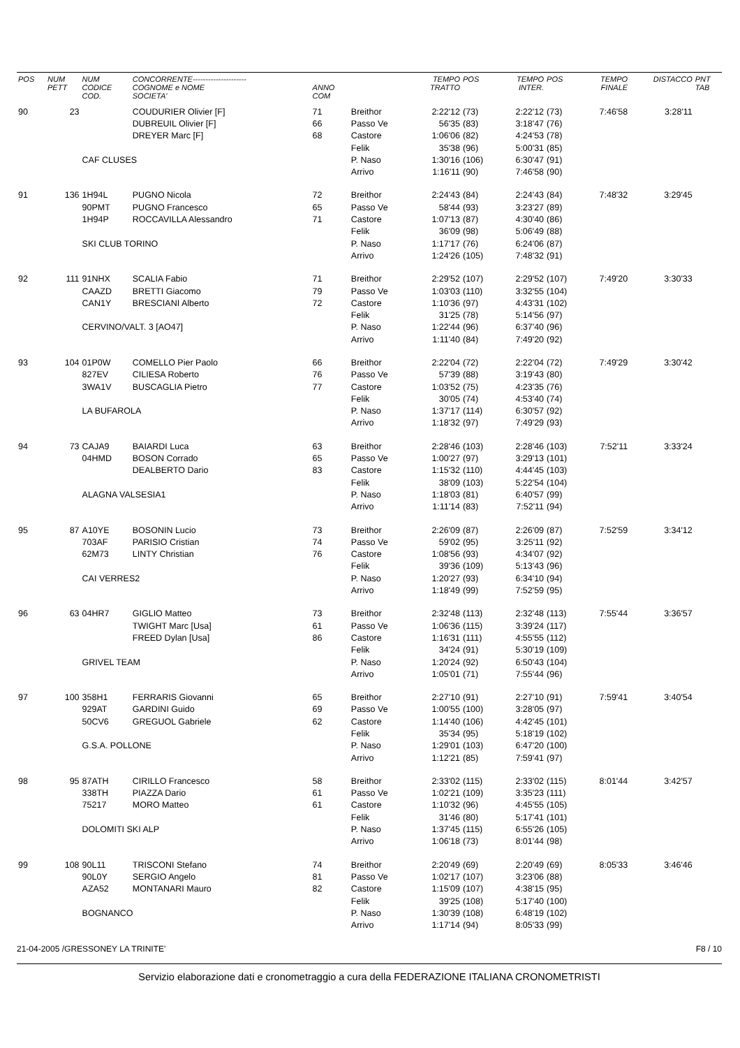| POS | NUM PETT | NUM CODICE COD. | CONCORRENTE--------------------- COGNOME e NOME SOCIETA' | ANNO COM | | TEMPO TRATTO | POS | TEMPO INTER. | POS | TEMPO FINALE | DISTACCO | PNT TAB |
| --- | --- | --- | --- | --- | --- | --- | --- | --- | --- | --- | --- | --- |
| 90 | 23 | | COUDURIER Olivier [F] | 71 | Breithor | 2:22'12 | (73) | 2:22'12 | (73) | 7:46'58 | 3:28'11 | |
| | | | DUBREUIL Olivier [F] | 66 | Passo Ve | 56'35 | (83) | 3:18'47 | (76) | | | |
| | | | DREYER Marc [F] | 68 | Castore | 1:06'06 | (82) | 4:24'53 | (78) | | | |
| | | | | | Felik | 35'38 | (96) | 5:00'31 | (85) | | | |
| | | CAF CLUSES | | | P. Naso | 1:30'16 | (106) | 6:30'47 | (91) | | | |
| | | | | | Arrivo | 1:16'11 | (90) | 7:46'58 | (90) | | | |
| 91 | 136 | 1H94L | PUGNO Nicola | 72 | Breithor | 2:24'43 | (84) | 2:24'43 | (84) | 7:48'32 | 3:29'45 | |
| | | 90PMT | PUGNO Francesco | 65 | Passo Ve | 58'44 | (93) | 3:23'27 | (89) | | | |
| | | 1H94P | ROCCAVILLA Alessandro | 71 | Castore | 1:07'13 | (87) | 4:30'40 | (86) | | | |
| | | | | | Felik | 36'09 | (98) | 5:06'49 | (88) | | | |
| | | SKI CLUB TORINO | | | P. Naso | 1:17'17 | (76) | 6:24'06 | (87) | | | |
| | | | | | Arrivo | 1:24'26 | (105) | 7:48'32 | (91) | | | |
| 92 | 111 | 91NHX | SCALIA Fabio | 71 | Breithor | 2:29'52 | (107) | 2:29'52 | (107) | 7:49'20 | 3:30'33 | |
| | | CAAZD | BRETTI Giacomo | 79 | Passo Ve | 1:03'03 | (110) | 3:32'55 | (104) | | | |
| | | CAN1Y | BRESCIANI Alberto | 72 | Castore | 1:10'36 | (97) | 4:43'31 | (102) | | | |
| | | | | | Felik | 31'25 | (78) | 5:14'56 | (97) | | | |
| | | CERVINO/VALT. 3 [AO47] | | | P. Naso | 1:22'44 | (96) | 6:37'40 | (96) | | | |
| | | | | | Arrivo | 1:11'40 | (84) | 7:49'20 | (92) | | | |
| 93 | 104 | 01P0W | COMELLO Pier Paolo | 66 | Breithor | 2:22'04 | (72) | 2:22'04 | (72) | 7:49'29 | 3:30'42 | |
| | | 827EV | CILIESA Roberto | 76 | Passo Ve | 57'39 | (88) | 3:19'43 | (80) | | | |
| | | 3WA1V | BUSCAGLIA Pietro | 77 | Castore | 1:03'52 | (75) | 4:23'35 | (76) | | | |
| | | | | | Felik | 30'05 | (74) | 4:53'40 | (74) | | | |
| | | LA BUFAROLA | | | P. Naso | 1:37'17 | (114) | 6:30'57 | (92) | | | |
| | | | | | Arrivo | 1:18'32 | (97) | 7:49'29 | (93) | | | |
| 94 | 73 | CAJA9 | BAIARDI Luca | 63 | Breithor | 2:28'46 | (103) | 2:28'46 | (103) | 7:52'11 | 3:33'24 | |
| | | 04HMD | BOSON Corrado | 65 | Passo Ve | 1:00'27 | (97) | 3:29'13 | (101) | | | |
| | | | DEALBERTO Dario | 83 | Castore | 1:15'32 | (110) | 4:44'45 | (103) | | | |
| | | | | | Felik | 38'09 | (103) | 5:22'54 | (104) | | | |
| | | ALAGNA VALSESIA1 | | | P. Naso | 1:18'03 | (81) | 6:40'57 | (99) | | | |
| | | | | | Arrivo | 1:11'14 | (83) | 7:52'11 | (94) | | | |
| 95 | 87 | A10YE | BOSONIN Lucio | 73 | Breithor | 2:26'09 | (87) | 2:26'09 | (87) | 7:52'59 | 3:34'12 | |
| | | 703AF | PARISIO Cristian | 74 | Passo Ve | 59'02 | (95) | 3:25'11 | (92) | | | |
| | | 62M73 | LINTY Christian | 76 | Castore | 1:08'56 | (93) | 4:34'07 | (92) | | | |
| | | | | | Felik | 39'36 | (109) | 5:13'43 | (96) | | | |
| | | CAI VERRES2 | | | P. Naso | 1:20'27 | (93) | 6:34'10 | (94) | | | |
| | | | | | Arrivo | 1:18'49 | (99) | 7:52'59 | (95) | | | |
| 96 | 63 | 04HR7 | GIGLIO Matteo | 73 | Breithor | 2:32'48 | (113) | 2:32'48 | (113) | 7:55'44 | 3:36'57 | |
| | | | TWIGHT Marc [Usa] | 61 | Passo Ve | 1:06'36 | (115) | 3:39'24 | (117) | | | |
| | | | FREED Dylan [Usa] | 86 | Castore | 1:16'31 | (111) | 4:55'55 | (112) | | | |
| | | | | | Felik | 34'24 | (91) | 5:30'19 | (109) | | | |
| | | GRIVEL TEAM | | | P. Naso | 1:20'24 | (92) | 6:50'43 | (104) | | | |
| | | | | | Arrivo | 1:05'01 | (71) | 7:55'44 | (96) | | | |
| 97 | 100 | 358H1 | FERRARIS Giovanni | 65 | Breithor | 2:27'10 | (91) | 2:27'10 | (91) | 7:59'41 | 3:40'54 | |
| | | 929AT | GARDINI Guido | 69 | Passo Ve | 1:00'55 | (100) | 3:28'05 | (97) | | | |
| | | 50CV6 | GREGUOL Gabriele | 62 | Castore | 1:14'40 | (106) | 4:42'45 | (101) | | | |
| | | | | | Felik | 35'34 | (95) | 5:18'19 | (102) | | | |
| | | G.S.A. POLLONE | | | P. Naso | 1:29'01 | (103) | 6:47'20 | (100) | | | |
| | | | | | Arrivo | 1:12'21 | (85) | 7:59'41 | (97) | | | |
| 98 | 95 | 87ATH | CIRILLO Francesco | 58 | Breithor | 2:33'02 | (115) | 2:33'02 | (115) | 8:01'44 | 3:42'57 | |
| | | 338TH | PIAZZA Dario | 61 | Passo Ve | 1:02'21 | (109) | 3:35'23 | (111) | | | |
| | | 75217 | MORO Matteo | 61 | Castore | 1:10'32 | (96) | 4:45'55 | (105) | | | |
| | | | | | Felik | 31'46 | (80) | 5:17'41 | (101) | | | |
| | | DOLOMITI SKI ALP | | | P. Naso | 1:37'45 | (115) | 6:55'26 | (105) | | | |
| | | | | | Arrivo | 1:06'18 | (73) | 8:01'44 | (98) | | | |
| 99 | 108 | 90L11 | TRISCONI Stefano | 74 | Breithor | 2:20'49 | (69) | 2:20'49 | (69) | 8:05'33 | 3:46'46 | |
| | | 90L0Y | SERGIO Angelo | 81 | Passo Ve | 1:02'17 | (107) | 3:23'06 | (88) | | | |
| | | AZA52 | MONTANARI Mauro | 82 | Castore | 1:15'09 | (107) | 4:38'15 | (95) | | | |
| | | | | | Felik | 39'25 | (108) | 5:17'40 | (100) | | | |
| | | BOGNANCO | | | P. Naso | 1:30'39 | (108) | 6:48'19 | (102) | | | |
| | | | | | Arrivo | 1:17'14 | (94) | 8:05'33 | (99) | | | |
21-04-2005 /GRESSONEY LA TRINITE' F8 / 10
Servizio elaborazione dati e cronometraggio a cura della FEDERAZIONE ITALIANA CRONOMETRISTI